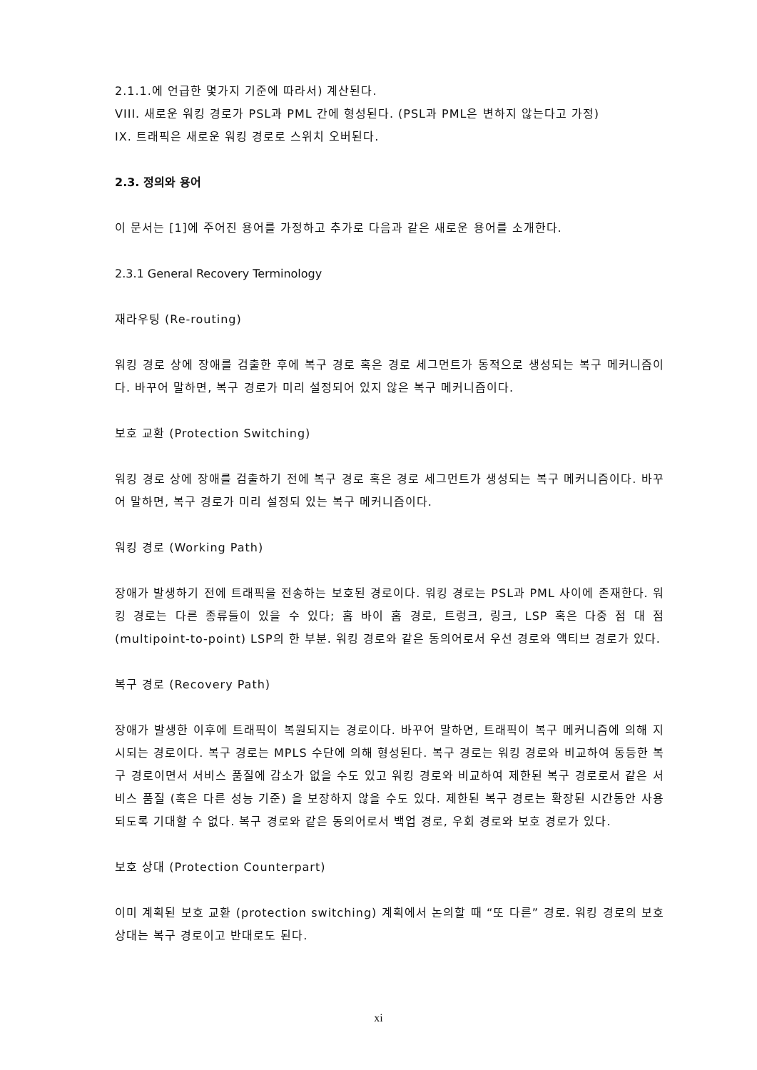2.1.1.에 언급한 몇가지 기준에 따라서) 계산된다.
VIII. 새로운 워킹 경로가 PSL과 PML 간에 형성된다. (PSL과 PML은 변하지 않는다고 가정)
IX. 트래픽은 새로운 워킹 경로로 스위치 오버된다.
2.3. 정의와 용어
이 문서는 [1]에 주어진 용어를 가정하고 추가로 다음과 같은 새로운 용어를 소개한다.
2.3.1 General Recovery Terminology
재라우팅 (Re-routing)
워킹 경로 상에 장애를 검출한 후에 복구 경로 혹은 경로 세그먼트가 동적으로 생성되는 복구 메커니즘이다. 바꾸어 말하면, 복구 경로가 미리 설정되어 있지 않은 복구 메커니즘이다.
보호 교환 (Protection Switching)
워킹 경로 상에 장애를 검출하기 전에 복구 경로 혹은 경로 세그먼트가 생성되는 복구 메커니즘이다. 바꾸어 말하면, 복구 경로가 미리 설정되 있는 복구 메커니즘이다.
워킹 경로 (Working Path)
장애가 발생하기 전에 트래픽을 전송하는 보호된 경로이다. 워킹 경로는 PSL과 PML 사이에 존재한다. 워킹 경로는 다른 종류들이 있을 수 있다; 홉 바이 홉 경로, 트렁크, 링크, LSP 혹은 다중 점 대 점 (multipoint-to-point) LSP의 한 부분. 워킹 경로와 같은 동의어로서 우선 경로와 액티브 경로가 있다.
복구 경로 (Recovery Path)
장애가 발생한 이후에 트래픽이 복원되지는 경로이다. 바꾸어 말하면, 트래픽이 복구 메커니즘에 의해 지시되는 경로이다. 복구 경로는 MPLS 수단에 의해 형성된다. 복구 경로는 워킹 경로와 비교하여 동등한 복구 경로이면서 서비스 품질에 감소가 없을 수도 있고 워킹 경로와 비교하여 제한된 복구 경로로서 같은 서비스 품질 (혹은 다른 성능 기준) 을 보장하지 않을 수도 있다. 제한된 복구 경로는 확장된 시간동안 사용되도록 기대할 수 없다. 복구 경로와 같은 동의어로서 백업 경로, 우회 경로와 보호 경로가 있다.
보호 상대 (Protection Counterpart)
이미 계획된 보호 교환 (protection switching) 계획에서 논의할 때 “또 다른” 경로. 워킹 경로의 보호 상대는 복구 경로이고 반대로도 된다.
xi